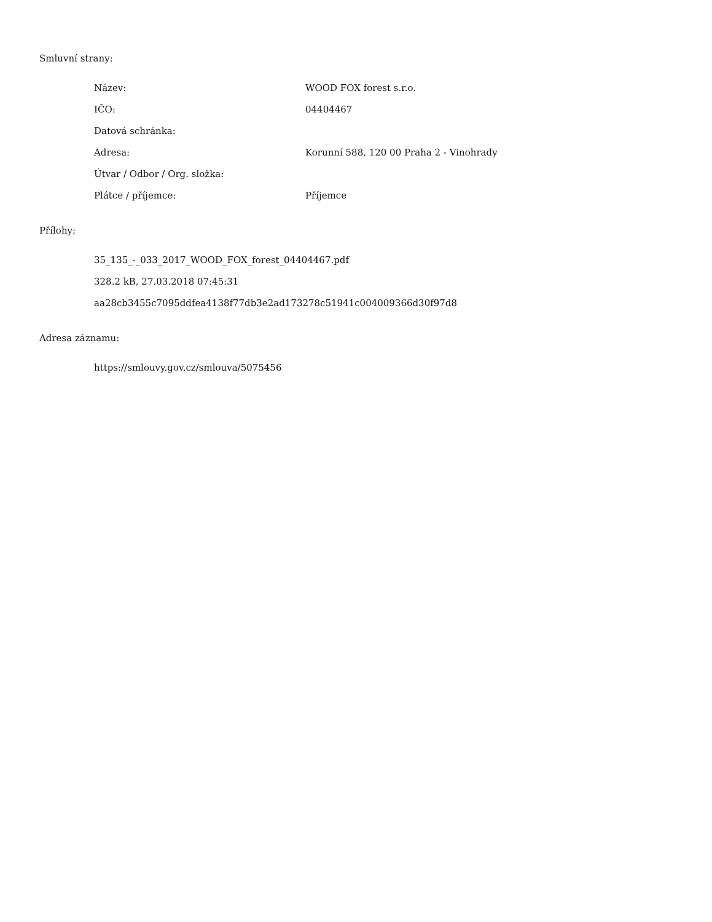Smluvní strany:
| Název: | WOOD FOX forest s.r.o. |
| IČO: | 04404467 |
| Datová schránka: | |
| Adresa: | Korunní 588, 120 00 Praha 2 - Vinohrady |
| Útvar / Odbor / Org. složka: | |
| Plátce / příjemce: | Příjemce |
Přílohy:
35_135_-_033_2017_WOOD_FOX_forest_04404467.pdf
328.2 kB, 27.03.2018 07:45:31
aa28cb3455c7095ddfea4138f77db3e2ad173278c51941c004009366d30f97d8
Adresa záznamu:
https://smlouvy.gov.cz/smlouva/5075456